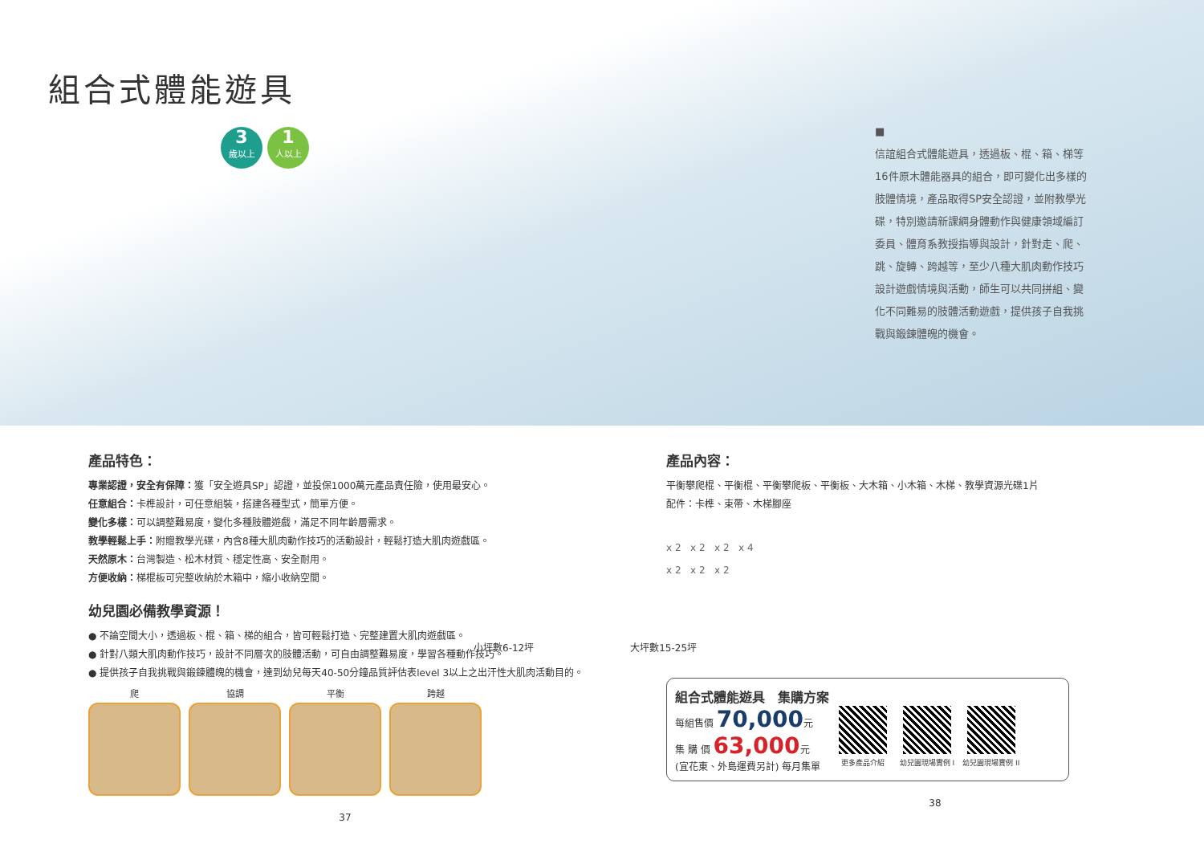組合式體能遊具
3 歲以上 1 人以上
■
信誼組合式體能遊具，透過板、棍、箱、梯等16件原木體能器具的組合，即可變化出多樣的肢體情境，產品取得SP安全認證，並附教學光碟，特別邀請新課綱身體動作與健康領域編訂委員、體育系教授指導與設計，針對走、爬、跳、旋轉、跨越等，至少八種大肌肉動作技巧設計遊戲情境與活動，師生可以共同拼組、變化不同難易的肢體活動遊戲，提供孩子自我挑戰與鍛鍊體魄的機會。
產品特色：
專業認證，安全有保障：獲「安全遊具SP」認證，並投保1000萬元產品責任險，使用最安心。
任意組合：卡榫設計，可任意組裝，搭建各種型式，簡單方便。
變化多樣：可以調整難易度，變化多種肢體遊戲，滿足不同年齡層需求。
教學輕鬆上手：附贈教學光碟，內含8種大肌肉動作技巧的活動設計，輕鬆打造大肌肉遊戲區。
天然原木：台灣製造、松木材質、穩定性高、安全耐用。
方便收納：梯棍板可完整收納於木箱中，縮小收納空間。
幼兒園必備教學資源！
● 不論空間大小，透過板、棍、箱、梯的組合，皆可輕鬆打造、完整建置大肌肉遊戲區。
● 針對八類大肌肉動作技巧，設計不同層次的肢體活動，可自由調整難易度，學習各種動作技巧。
● 提供孩子自我挑戰與鍛鍊體魄的機會，達到幼兒每天40-50分鐘品質評估表level 3以上之出汗性大肌肉活動目的。
爬 協調 平衡 跨越
37
產品內容：
平衡攀爬棍、平衡棍、平衡攀爬板、平衡板、大木箱、小木箱、木梯、教學資源光碟1片
配件：卡榫、束帶、木梯腳座
x 2 x 2 x 2 x 4
x 2 x 2 x 2
小坪數6-12坪 大坪數15-25坪
組合式體能遊具　集購方案
每組售價 70,000元
集 購 價 63,000元
(宜花東、外島運費另計) 每月集單
更多產品介紹 幼兒園現場實例 I 幼兒園現場實例 II
38